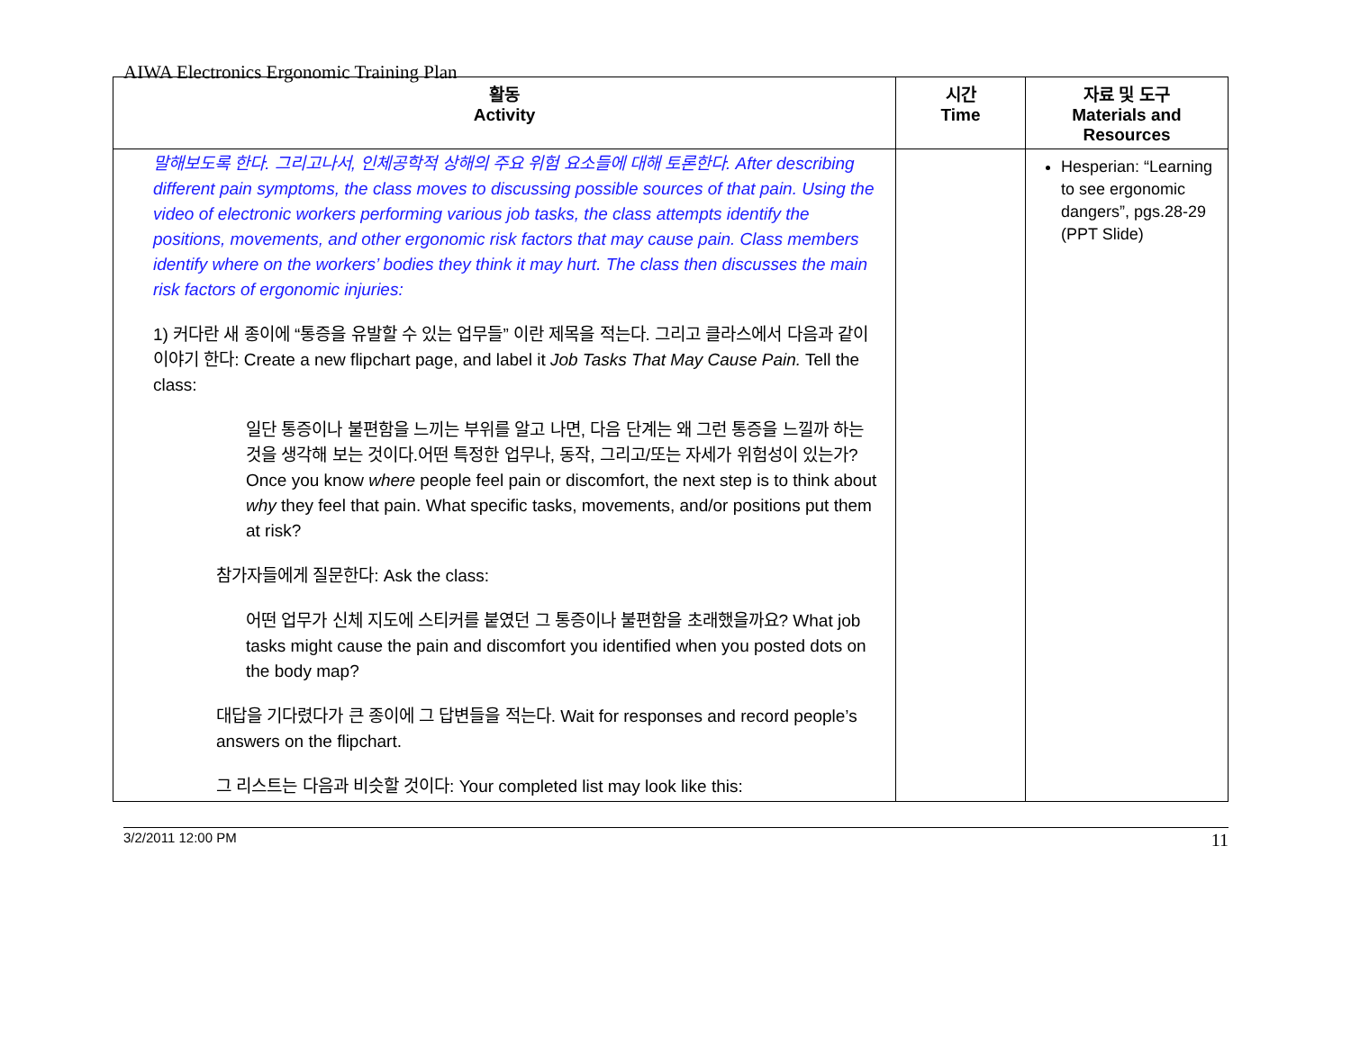AIWA Electronics Ergonomic Training Plan
| 활동 Activity | 시간 Time | 자료 및 도구 Materials and Resources |
| --- | --- | --- |
| 말해보도록 한다. 그리고나서, 인체공학적 상해의 주요 위험 요소들에 대해 토론한다. After describing different pain symptoms, the class moves to discussing possible sources of that pain. Using the video of electronic workers performing various job tasks, the class attempts identify the positions, movements, and other ergonomic risk factors that may cause pain. Class members identify where on the workers’ bodies they think it may hurt. The class then discusses the main risk factors of ergonomic injuries: 1) 커다란 새 종이에 “통증을 유발할 수 있는 업무들” 이란 제목을 적는다. 그리고 클라스에서 다음과 같이 이야기 한다: Create a new flipchart page, and label it Job Tasks That May Cause Pain. Tell the class: 일단 통증이나 불편함을 느끼는 부위를 알고 나면, 다음 단계는 왜 그런 통증을 느낄까 하는 것을 생각해 보는 것이다.어떤 특정한 업무나, 동작, 그리고/또는 자세가 위험성이 있는가? Once you know where people feel pain or discomfort, the next step is to think about why they feel that pain. What specific tasks, movements, and/or positions put them at risk? 참가자들에게 질문한다: Ask the class: 어떤 업무가 신체 지도에 스티커를 붙였던 그 통증이나 불편함을 초래했을까요? What job tasks might cause the pain and discomfort you identified when you posted dots on the body map? 대답을 기다렸다가 큰 종이에 그 답변들을 적는다. Wait for responses and record people’s answers on the flipchart. 그 리스트는 다음과 비슷할 것이다: Your completed list may look like this: | | Hesperian: “Learning to see ergonomic dangers”, pgs.28-29 (PPT Slide) |
3/2/2011 12:00 PM 11